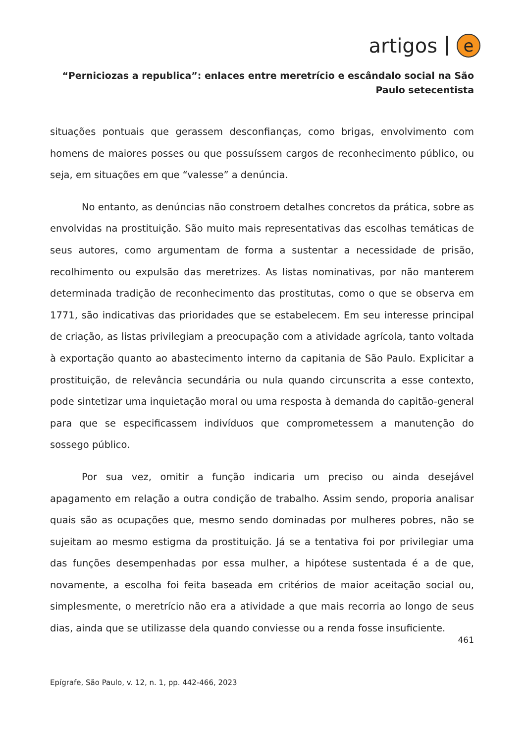artigos e
“Perniciozas a republica”: enlaces entre meretrício e escândalo social na São Paulo setecentista
situações pontuais que gerassem desconfianças, como brigas, envolvimento com homens de maiores posses ou que possuíssem cargos de reconhecimento público, ou seja, em situações em que “valesse” a denúncia.
No entanto, as denúncias não constroem detalhes concretos da prática, sobre as envolvidas na prostituição. São muito mais representativas das escolhas temáticas de seus autores, como argumentam de forma a sustentar a necessidade de prisão, recolhimento ou expulsão das meretrizes. As listas nominativas, por não manterem determinada tradição de reconhecimento das prostitutas, como o que se observa em 1771, são indicativas das prioridades que se estabelecem. Em seu interesse principal de criação, as listas privilegiam a preocupação com a atividade agrícola, tanto voltada à exportação quanto ao abastecimento interno da capitania de São Paulo. Explicitar a prostituição, de relevância secundária ou nula quando circunscrita a esse contexto, pode sintetizar uma inquietação moral ou uma resposta à demanda do capitão-general para que se especificassem indivíduos que comprometessem a manutenção do sossego público.
Por sua vez, omitir a função indicaria um preciso ou ainda desejável apagamento em relação a outra condição de trabalho. Assim sendo, proporia analisar quais são as ocupações que, mesmo sendo dominadas por mulheres pobres, não se sujeitam ao mesmo estigma da prostituição. Já se a tentativa foi por privilegiar uma das funções desempenhadas por essa mulher, a hipótese sustentada é a de que, novamente, a escolha foi feita baseada em critérios de maior aceitação social ou, simplesmente, o meretrício não era a atividade a que mais recorria ao longo de seus dias, ainda que se utilizasse dela quando conviesse ou a renda fosse insuficiente.
461
Epígrafe, São Paulo, v. 12, n. 1, pp. 442-466, 2023